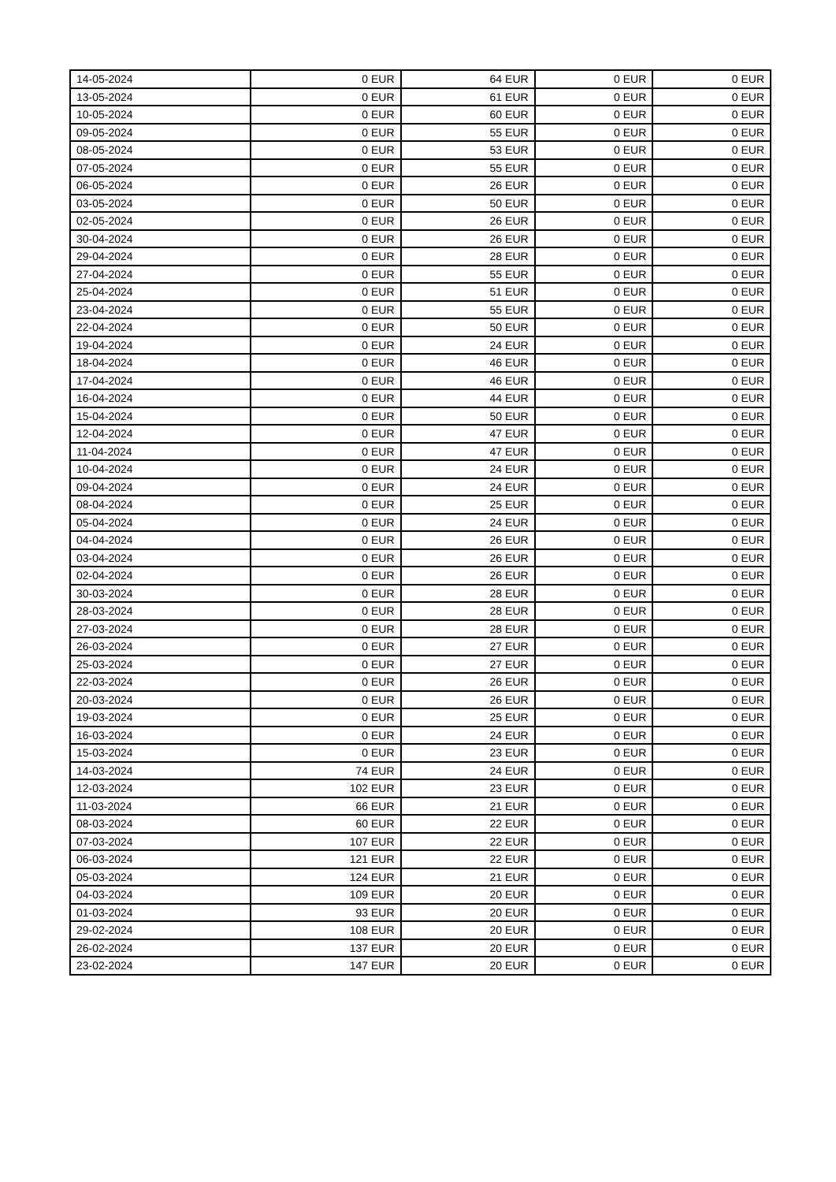| 14-05-2024 | 0 EUR | 64 EUR | 0 EUR | 0 EUR |
| 13-05-2024 | 0 EUR | 61 EUR | 0 EUR | 0 EUR |
| 10-05-2024 | 0 EUR | 60 EUR | 0 EUR | 0 EUR |
| 09-05-2024 | 0 EUR | 55 EUR | 0 EUR | 0 EUR |
| 08-05-2024 | 0 EUR | 53 EUR | 0 EUR | 0 EUR |
| 07-05-2024 | 0 EUR | 55 EUR | 0 EUR | 0 EUR |
| 06-05-2024 | 0 EUR | 26 EUR | 0 EUR | 0 EUR |
| 03-05-2024 | 0 EUR | 50 EUR | 0 EUR | 0 EUR |
| 02-05-2024 | 0 EUR | 26 EUR | 0 EUR | 0 EUR |
| 30-04-2024 | 0 EUR | 26 EUR | 0 EUR | 0 EUR |
| 29-04-2024 | 0 EUR | 28 EUR | 0 EUR | 0 EUR |
| 27-04-2024 | 0 EUR | 55 EUR | 0 EUR | 0 EUR |
| 25-04-2024 | 0 EUR | 51 EUR | 0 EUR | 0 EUR |
| 23-04-2024 | 0 EUR | 55 EUR | 0 EUR | 0 EUR |
| 22-04-2024 | 0 EUR | 50 EUR | 0 EUR | 0 EUR |
| 19-04-2024 | 0 EUR | 24 EUR | 0 EUR | 0 EUR |
| 18-04-2024 | 0 EUR | 46 EUR | 0 EUR | 0 EUR |
| 17-04-2024 | 0 EUR | 46 EUR | 0 EUR | 0 EUR |
| 16-04-2024 | 0 EUR | 44 EUR | 0 EUR | 0 EUR |
| 15-04-2024 | 0 EUR | 50 EUR | 0 EUR | 0 EUR |
| 12-04-2024 | 0 EUR | 47 EUR | 0 EUR | 0 EUR |
| 11-04-2024 | 0 EUR | 47 EUR | 0 EUR | 0 EUR |
| 10-04-2024 | 0 EUR | 24 EUR | 0 EUR | 0 EUR |
| 09-04-2024 | 0 EUR | 24 EUR | 0 EUR | 0 EUR |
| 08-04-2024 | 0 EUR | 25 EUR | 0 EUR | 0 EUR |
| 05-04-2024 | 0 EUR | 24 EUR | 0 EUR | 0 EUR |
| 04-04-2024 | 0 EUR | 26 EUR | 0 EUR | 0 EUR |
| 03-04-2024 | 0 EUR | 26 EUR | 0 EUR | 0 EUR |
| 02-04-2024 | 0 EUR | 26 EUR | 0 EUR | 0 EUR |
| 30-03-2024 | 0 EUR | 28 EUR | 0 EUR | 0 EUR |
| 28-03-2024 | 0 EUR | 28 EUR | 0 EUR | 0 EUR |
| 27-03-2024 | 0 EUR | 28 EUR | 0 EUR | 0 EUR |
| 26-03-2024 | 0 EUR | 27 EUR | 0 EUR | 0 EUR |
| 25-03-2024 | 0 EUR | 27 EUR | 0 EUR | 0 EUR |
| 22-03-2024 | 0 EUR | 26 EUR | 0 EUR | 0 EUR |
| 20-03-2024 | 0 EUR | 26 EUR | 0 EUR | 0 EUR |
| 19-03-2024 | 0 EUR | 25 EUR | 0 EUR | 0 EUR |
| 16-03-2024 | 0 EUR | 24 EUR | 0 EUR | 0 EUR |
| 15-03-2024 | 0 EUR | 23 EUR | 0 EUR | 0 EUR |
| 14-03-2024 | 74 EUR | 24 EUR | 0 EUR | 0 EUR |
| 12-03-2024 | 102 EUR | 23 EUR | 0 EUR | 0 EUR |
| 11-03-2024 | 66 EUR | 21 EUR | 0 EUR | 0 EUR |
| 08-03-2024 | 60 EUR | 22 EUR | 0 EUR | 0 EUR |
| 07-03-2024 | 107 EUR | 22 EUR | 0 EUR | 0 EUR |
| 06-03-2024 | 121 EUR | 22 EUR | 0 EUR | 0 EUR |
| 05-03-2024 | 124 EUR | 21 EUR | 0 EUR | 0 EUR |
| 04-03-2024 | 109 EUR | 20 EUR | 0 EUR | 0 EUR |
| 01-03-2024 | 93 EUR | 20 EUR | 0 EUR | 0 EUR |
| 29-02-2024 | 108 EUR | 20 EUR | 0 EUR | 0 EUR |
| 26-02-2024 | 137 EUR | 20 EUR | 0 EUR | 0 EUR |
| 23-02-2024 | 147 EUR | 20 EUR | 0 EUR | 0 EUR |